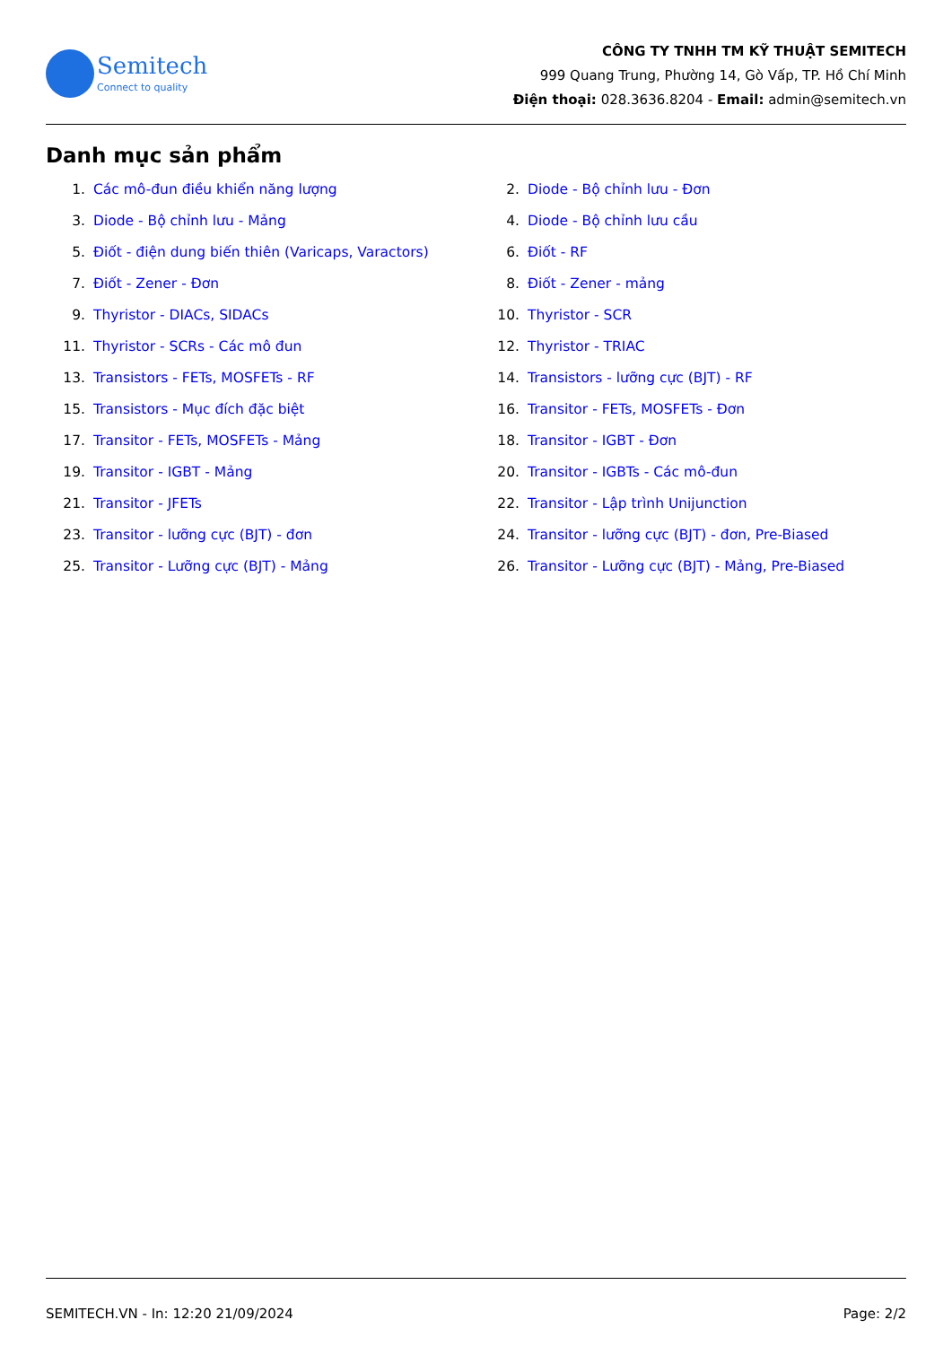Semitech
Connect to quality
CÔNG TY TNHH TM KỸ THUẬT SEMITECH
999 Quang Trung, Phường 14, Gò Vấp, TP. Hồ Chí Minh
Điện thoại: 028.3636.8204 - Email: admin@semitech.vn
Danh mục sản phẩm
1. Các mô-đun điều khiển năng lượng
2. Diode - Bộ chỉnh lưu - Đơn
3. Diode - Bộ chỉnh lưu - Mảng
4. Diode - Bộ chỉnh lưu cầu
5. Điốt - điện dung biến thiên (Varicaps, Varactors)
6. Điốt - RF
7. Điốt - Zener - Đơn
8. Điốt - Zener - mảng
9. Thyristor - DIACs, SIDACs
10. Thyristor - SCR
11. Thyristor - SCRs - Các mô đun
12. Thyristor - TRIAC
13. Transistors - FETs, MOSFETs - RF
14. Transistors - lưỡng cực (BJT) - RF
15. Transistors - Mục đích đặc biệt
16. Transitor - FETs, MOSFETs - Đơn
17. Transitor - FETs, MOSFETs - Mảng
18. Transitor - IGBT - Đơn
19. Transitor - IGBT - Mảng
20. Transitor - IGBTs - Các mô-đun
21. Transitor - JFETs
22. Transitor - Lập trình Unijunction
23. Transitor - lưỡng cực (BJT) - đơn
24. Transitor - lưỡng cực (BJT) - đơn, Pre-Biased
25. Transitor - Lưỡng cực (BJT) - Mảng
26. Transitor - Lưỡng cực (BJT) - Mảng, Pre-Biased
SEMITECH.VN - In: 12:20 21/09/2024 Page: 2/2